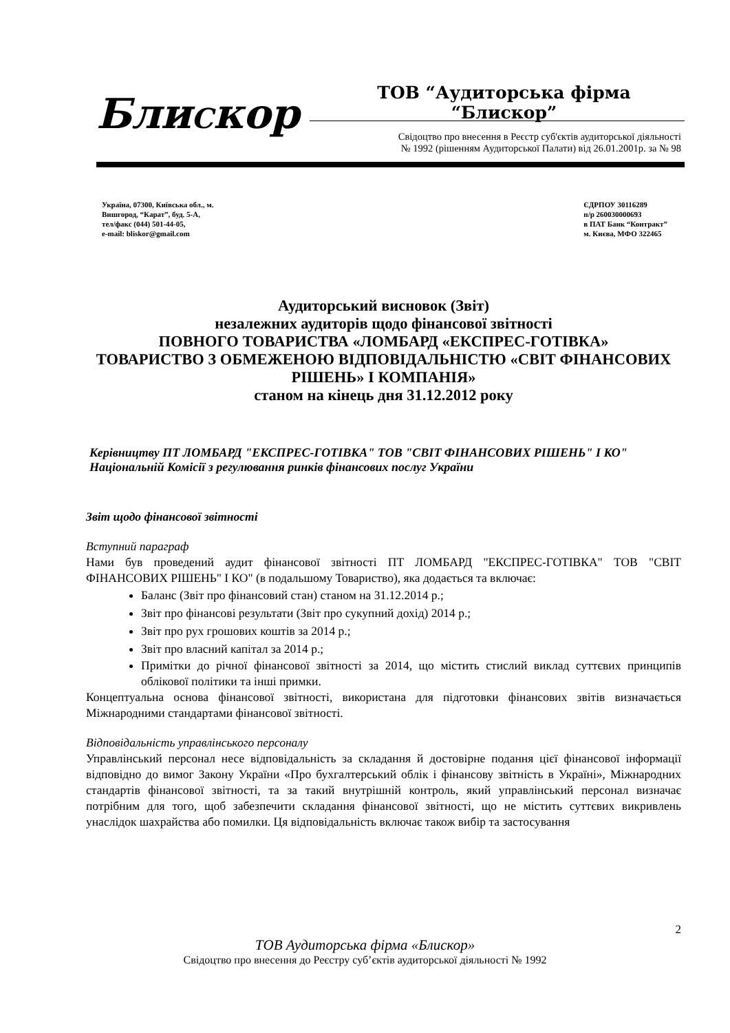БлиСкор ТОВ “Аудиторська фірма “Блискор”
Свідоцтво про внесення в Реєстр суб'єктів аудиторської діяльності
№ 1992 (рішенням Аудиторської Палати) від 26.01.2001р. за № 98
Україна, 07300, Київська обл., м.
Вишгород, “Карат”, буд. 5-А,
тел/факс (044) 501-44-05,
e-mail: bliskor@gmail.com
ЄДРПОУ 30116289
п/р 260030000693
в ПАТ Банк “Контракт”
м. Києва, МФО 322465
Аудиторський висновок (Звіт)
незалежних аудиторів щодо фінансової звітності
ПОВНОГО ТОВАРИСТВА «ЛОМБАРД «ЕКСПРЕС-ГОТІВКА»
ТОВАРИСТВО З ОБМЕЖЕНОЮ ВІДПОВІДАЛЬНІСТЮ «СВІТ ФІНАНСОВИХ РІШЕНЬ» І КОМПАНІЯ»
станом на кінець дня 31.12.2012 року
Керівництву ПТ ЛОМБАРД "ЕКСПРЕС-ГОТІВКА" ТОВ "СВІТ ФІНАНСОВИХ РІШЕНЬ" І КО"
Національній Комісії з регулювання ринків фінансових послуг України
Звіт щодо фінансової звітності
Вступний параграф
Нами був проведений аудит фінансової звітності ПТ ЛОМБАРД "ЕКСПРЕС-ГОТІВКА" ТОВ "СВІТ ФІНАНСОВИХ РІШЕНЬ" І КО" (в подальшому Товариство), яка додається та включає:
Баланс (Звіт про фінансовий стан) станом на 31.12.2014 р.;
Звіт про фінансові результати (Звіт про сукупний дохід) 2014 р.;
Звіт про рух грошових коштів за 2014 р.;
Звіт про власний капітал за 2014 р.;
Примітки до річної фінансової звітності за 2014, що містить стислий виклад суттєвих принципів облікової політики та інші примки.
Концептуальна основа фінансової звітності, використана для підготовки фінансових звітів визначається Міжнародними стандартами фінансової звітності.
Відповідальність управлінського персоналу
Управлінський персонал несе відповідальність за складання й достовірне подання цієї фінансової інформації відповідно до вимог Закону України «Про бухгалтерський облік і фінансову звітність в Україні», Міжнародних стандартів фінансової звітності, та за такий внутрішній контроль, який управлінський персонал визначає потрібним для того, щоб забезпечити складання фінансової звітності, що не містить суттєвих викривлень унаслідок шахрайства або помилки. Ця відповідальність включає також вибір та застосування
2
ТОВ Аудиторська фірма «Блискор»
Свідоцтво про внесення до Реєстру суб’єктів аудиторської діяльності № 1992